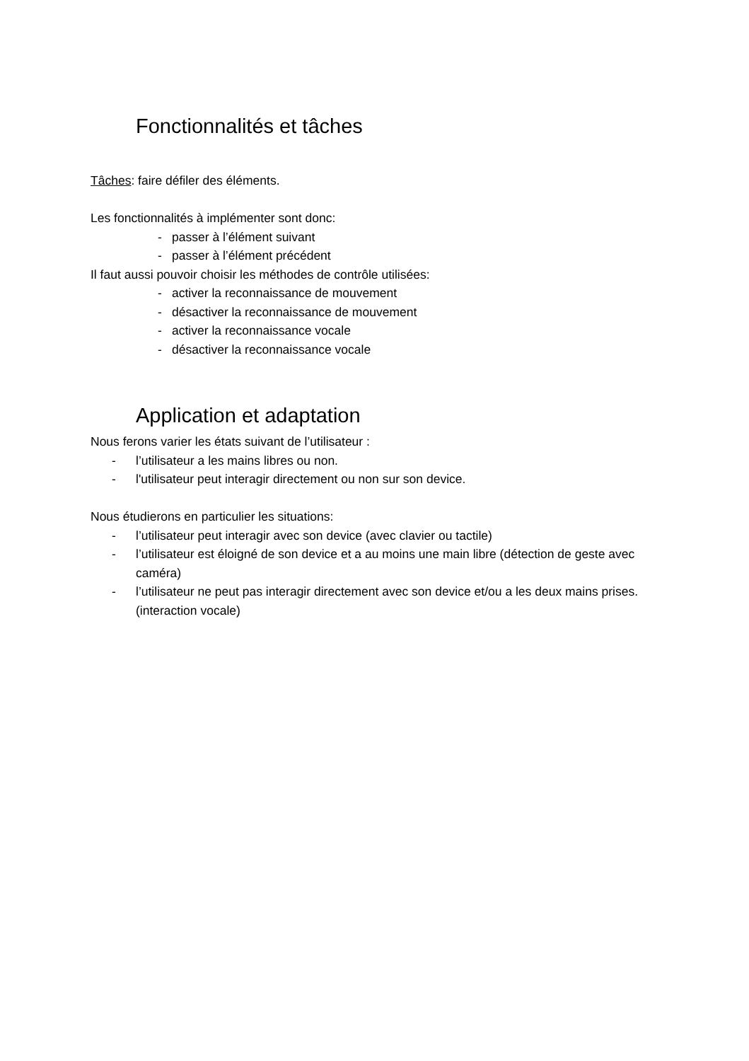Fonctionnalités et tâches
Tâches: faire défiler des éléments.
Les fonctionnalités à implémenter sont donc:
- passer à l’élément suivant
- passer à l’élément précédent
Il faut aussi pouvoir choisir les méthodes de contrôle utilisées:
- activer la reconnaissance de mouvement
- désactiver la reconnaissance de mouvement
- activer la reconnaissance vocale
- désactiver la reconnaissance vocale
Application et adaptation
Nous ferons varier les états suivant de l’utilisateur :
- l’utilisateur a les mains libres ou non.
- l'utilisateur peut interagir directement ou non sur son device.
Nous étudierons en particulier les situations:
- l’utilisateur peut interagir avec son device (avec clavier ou tactile)
- l’utilisateur est éloigné de son device et a au moins une main libre (détection de geste avec caméra)
- l’utilisateur ne peut pas interagir directement avec son device et/ou a les deux mains prises. (interaction vocale)